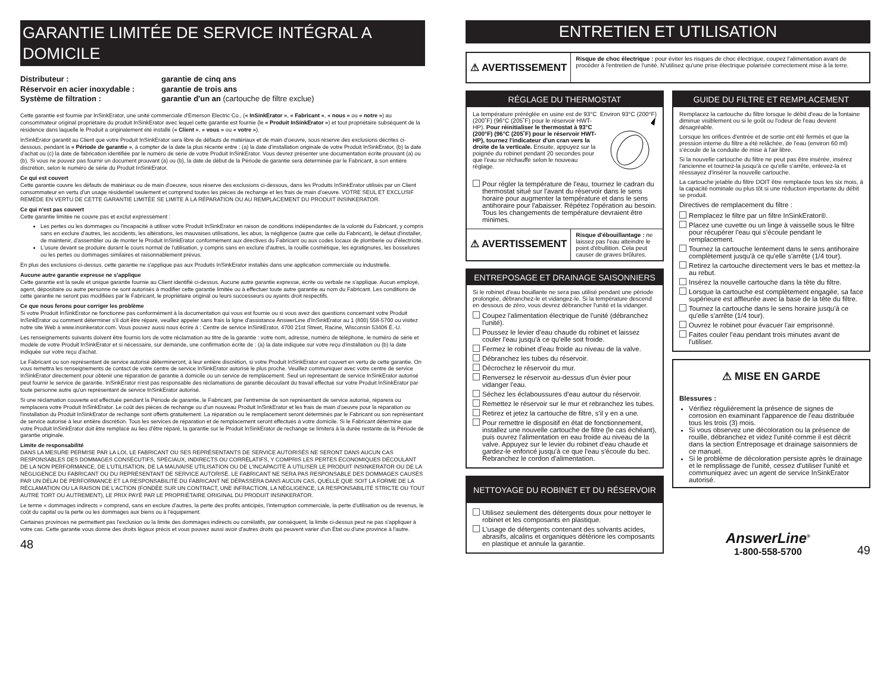GARANTIE LIMITÉE DE SERVICE INTÉGRAL A DOMICILE
Distributeur : garantie de cinq ans Réservoir en acier inoxydable : garantie de trois ans Système de filtration : garantie d'un an (cartouche de filtre exclue)
Cette garantie est fournie par InSinkErator, une unité commerciale d'Emerson Electric Co., (« InSinkErator », « Fabricant », « nous » ou « notre ») au consommateur original propriétaire du produit InSinkErator avec lequel cette garantie est fournie (le « Produit InSinkErator ») et tout propriétaire subséquent de la résidence dans laquelle le Produit a originalement été installé (« Client », « vous » ou « votre »).
InSinkErator garantit au Client que votre Produit InSinkErator sera libre de défauts de matériaux et de main d'oeuvre, sous réserve des exclusions décrites ci-dessous, pendant la « Période de garantie », à compter de la date la plus récente entre : (a) la date d'installation originale de votre Produit InSinkErator, (b) la date d'achat ou (c) la date de fabrication identifiée par le numéro de série de votre Produit InSinkErator. Vous devrez présenter une documentation écrite prouvant (a) ou (b). Si vous ne pouvez pas fournir un document prouvant (a) ou (b), la date de début de la Période de garantie sera déterminée par le Fabricant, à son entière discrétion, selon le numéro de série du Produit InSinkErator.
Ce qui est couvert
Cette garantie couvre les défauts de matériaux ou de main d'oeuvre, sous réserve des exclusions ci-dessous, dans les Produits InSinkErator utilisés par un Client consommateur en vertu d'un usage résidentiel seulement et comprend toutes les pièces de rechange et les frais de main d'oeuvre. VOTRE SEUL ET EXCLUSIF REMÈDE EN VERTU DE CETTE GARANTIE LIMITÉE SE LIMITE À LA RÉPARATION OU AU REMPLACEMENT DU PRODUIT INSINKERATOR.
Ce qui n'est pas couvert
Cette garantie limitée ne couvre pas et exclut expressément :
Les pertes ou les dommages ou l'incapacité à utiliser votre Produit InSinkErator en raison de conditions indépendantes de la volonté du Fabricant, y compris sans en exclure d'autres, les accidents, les altérations, les mauvaises utilisations, les abus, la négligence (autre que celle du Fabricant), le défaut d'installer, de maintenir, d'assembler ou de monter le Produit InSinkErator conformément aux directives du Fabricant ou aux codes locaux de plomberie ou d'électricité.
L'usure devant se produire durant le cours normal de l'utilisation, y compris sans en exclure d'autres, la rouille cosmétique, les égratignures, les bosselures ou les pertes ou dommages similaires et raisonnablement prévus.
En plus des exclusions ci-dessus, cette garantie ne s'applique pas aux Produits InSinkErator installés dans une application commerciale ou industrielle.
Aucune autre garantie expresse ne s'applique
Cette garantie est la seule et unique garantie fournie au Client identifié ci-dessus. Aucune autre garantie expresse, écrite ou verbale ne s'applique. Aucun employé, agent, dépositaire ou autre personne ne sont autorisés à modifier cette garantie limitée ou à effectuer toute autre garantie au nom du Fabricant. Les conditions de cette garantie ne seront pas modifiées par le Fabricant, le propriétaire original ou leurs successeurs ou ayants droit respectifs.
Ce que nous ferons pour corriger les problème
Si votre Produit InSinkErator ne fonctionne pas conformément à la documentation qui vous est fournie ou si vous avez des questions concernant votre Produit InSinkErator ou comment déterminer s'il doit être réparé, veuillez appeler sans frais la ligne d'assistance AnswerLine d'InSinkErator au 1 (800) 558-5700 ou visitez notre site Web à www.insinkerator.com. Vous pouvez aussi nous écrire à : Centre de service InSinkErator, 4700 21st Street, Racine, Wisconsin 53406 É.-U.
Les renseignements suivants doivent être fournis lors de votre réclamation au titre de la garantie : votre nom, adresse, numéro de téléphone, le numéro de série et modèle de votre Produit InSinkErator et si nécessaire, sur demande, une confirmation écrite de : (a) la date indiquée sur votre reçu d'installation ou (b) la date indiquée sur votre reçu d'achat.
Le Fabricant ou son représentant de service autorisé détermineront, à leur entière discrétion, si votre Produit InSinkErator est couvert en vertu de cette garantie. On vous remettra les renseignements de contact de votre centre de service InSinkErator autorisé le plus proche. Veuillez communiquer avec votre centre de service InSinkErator directement pour obtenir une réparation de garantie à domicile ou un service de remplacement. Seul un représentant de service InSinkErator autorisé peut fournir le service de garantie. InSinkErator n'est pas responsable des réclamations de garantie découlant du travail effectué sur votre Produit InSinkErator par toute personne autre qu'un représentant de service InSinkErator autorisé.
Si une réclamation couverte est effectuée pendant la Période de garantie, le Fabricant, par l'entremise de son représentant de service autorisé, réparera ou remplacera votre Produit InSinkErator. Le coût des pièces de rechange ou d'un nouveau Produit InSinkErator et les frais de main d'oeuvre pour la réparation ou l'installation du Produit InSinkErator de rechange sont offerts gratuitement. La réparation ou le remplacement seront déterminés par le Fabricant ou son représentant de service autorisé à leur entière discrétion. Tous les services de réparation et de remplacement seront effectués à votre domicile. Si le Fabricant détermine que votre Produit InSinkErator doit être remplacé au lieu d'être réparé, la garantie sur le Produit InSinkErator de rechange se limitera à la durée restante de la Période de garantie originale.
Limite de responsabilité
DANS LA MESURE PERMISE PAR LA LOI, LE FABRICANT OU SES REPRÉSENTANTS DE SERVICE AUTORISÉS NE SERONT DANS AUCUN CAS RESPONSABLES DES DOMMAGES CONSÉCUTIFS, SPÉCIAUX, INDIRECTS OU CORRÉLATIFS, Y COMPRIS LES PERTES ÉCONOMIQUES DÉCOULANT DE LA NON PERFORMANCE, DE L'UTILISATION, DE LA MAUVAISE UTILISATION OU DE L'INCAPACITÉ À UTILISER LE PRODUIT INSINKERATOR OU DE LA NÉGLIGENCE DU FABRICANT OU DU REPRÉSENTANT DE SERVICE AUTORISÉ. LE FABRICANT NE SERA PAS RESPONSABLE DES DOMMAGES CAUSÉS PAR UN DÉLAI DE PERFORMANCE ET LA RESPONSABILITÉ DU FABRICANT NE DÉPASSERA DANS AUCUN CAS, QUELLE QUE SOIT LA FORME DE LA RÉCLAMATION OU LA RAISON DE L'ACTION (FONDÉE SUR UN CONTRACT, UNE INFRACTION, LA NÉGLIGENCE, LA RESPONSABILITÉ STRICTE OU TOUT AUTRE TORT OU AUTREMENT), LE PRIX PAYÉ PAR LE PROPRIÉTAIRE ORIGINAL DU PRODUIT INSINKERATOR.
Le terme « dommages indirects » comprend, sans en exclure d'autres, la perte des profits anticipés, l'interruption commerciale, la perte d'utilisation ou de revenus, le coût du capital ou la perte ou les dommages aux biens ou à l'équipement.
Certaines provinces ne permettent pas l'exclusion ou la limite des dommages indirects ou corrélatifs, par conséquent, la limite ci-dessus peut ne pas s'appliquer à votre cas. Cette garantie vous donne des droits légaux précis et vous pouvez aussi avoir d'autres droits qui peuvent varier d'un État ou d'une province à l'autre.
48
ENTRETIEN ET UTILISATION
⚠ AVERTISSEMENT
Risque de choc électrique : pour éviter les risques de choc électrique, coupez l'alimentation avant de procéder à l'entretien de l'unité. N'utilisez qu'une prise électrique polarisée correctement mise à la terre.
RÉGLAGE DU THERMOSTAT
La température préréglée en usine est de 93°C (200˚F) (96°C (205˚F) pour le réservoir HWT-HP). Pour réinitialiser le thermostat à 93°C (200°F) (96°C (205˚F) pour le réservoir HWT-HP), tournez l'indicateur d'un cran vers la droite de la verticale. Ensuite, appuyez sur la poignée du robinet pendant 20 secondes pour que l'eau se réchauffe selon le nouveau réglage.
Environ 93°C (200°F)
Pour régler la température de l'eau, tournez le cadran du thermostat situé sur l'avant du réservoir dans le sens horaire pour augmenter la température et dans le sens antihoraire pour l'abaisser. Répétez l'opération au besoin. Tous les changements de température devraient être minimes.
⚠ AVERTISSEMENT
Risque d'ébouillantage : ne laissez pas l'eau atteindre le point d'ébullition. Cela peut causer de graves brûlures.
ENTREPOSAGE ET DRAINAGE SAISONNIERS
Si le robinet d'eau bouillante ne sera pas utilisé pendant une période prolongée, débranchez-le et vidangez-le. Si la température descend en dessous de zéro, vous devrez débrancher l'unité et la vidanger.
Coupez l'alimentation électrique de l'unité (débranchez l'unité).
Poussez le levier d'eau chaude du robinet et laissez couler l'eau jusqu'à ce qu'elle soit froide.
Fermez le robinet d'eau froide au niveau de la valve.
Débranchez les tubes du réservoir.
Décrochez le réservoir du mur.
Renversez le réservoir au-dessus d'un évier pour vidanger l'eau.
Séchez les éclaboussures d'eau autour du réservoir.
Remettez le réservoir sur le mur et rebranchez les tubes.
Retirez et jetez la cartouche de filtre, s'il y en a une.
Pour remettre le dispositif en état de fonctionnement, installez une nouvelle cartouche de filtre (le cas échéant), puis ouvrez l'alimentation en eau froide au niveau de la valve. Appuyez sur le levier du robinet d'eau chaude et gardez-le enfoncé jusqu'à ce que l'eau s'écoule du bec. Rebranchez le cordon d'alimentation.
NETTOYAGE DU ROBINET ET DU RÉSERVOIR
Utilisez seulement des détergents doux pour nettoyer le robinet et les composants en plastique.
L'usage de détergents contenant des solvants acides, abrasifs, alcalins et organiques détériore les composants en plastique et annule la garantie.
GUIDE DU FILTRE ET REMPLACEMENT
Remplacez la cartouche du filtre lorsque le débit d'eau de la fontaine diminue visiblement ou si le goût ou l'odeur de l'eau devient désagréable.
Lorsque les orifices d'entrée et de sortie ont été fermés et que la pression interne du filtre a été relâchée, de l'eau (environ 60 ml) s'écoule de la conduite de mise à l'air libre.
Si la nouvelle cartouche du filtre ne peut pas être insérée, insérez l'ancienne et tournez-la jusqu'à ce qu'elle s'arrête, enlevez-la et réessayez d'insérer la nouvelle cartouche.
La cartouche jetable du filtre DOIT être remplacée tous les six mois, à la capacité nominale ou plus tôt si une réduction importante du débit se produit.
Directives de remplacement du filtre :
Remplacez le filtre par un filtre InSinkErator®.
Placez une cuvette ou un linge à vaisselle sous le filtre pour récupérer l'eau qui s'écoule pendant le remplacement.
Tournez la cartouche lentement dans le sens antihoraire complètement jusqu'à ce qu'elle s'arrête (1/4 tour).
Retirez la cartouche directement vers le bas et mettez-la au rebut.
Insérez la nouvelle cartouche dans la tête du filtre.
Lorsque la cartouche est complètement engagée, sa face supérieure est affleurée avec la base de la tête du filtre.
Tournez la cartouche dans le sens horaire jusqu'à ce qu'elle s'arrête (1/4 tour).
Ouvrez le robinet pour évacuer l'air emprisonné.
Faites couler l'eau pendant trois minutes avant de l'utiliser.
⚠ MISE EN GARDE
Blessures :
Vérifiez régulièrement la présence de signes de corrosion en examinant l'apparence de l'eau distribuée tous les trois (3) mois.
Si vous observez une décoloration ou la présence de rouille, débranchez et videz l'unité comme il est décrit dans la section Entreposage et drainage saisonniers de ce manuel.
Si le problème de décoloration persiste après le drainage et le remplissage de l'unité, cessez d'utiliser l'unité et communiquez avec un agent de service InSinkErator autorisé.
AnswerLine<sup>®</sup>
1-800-558-5700
49